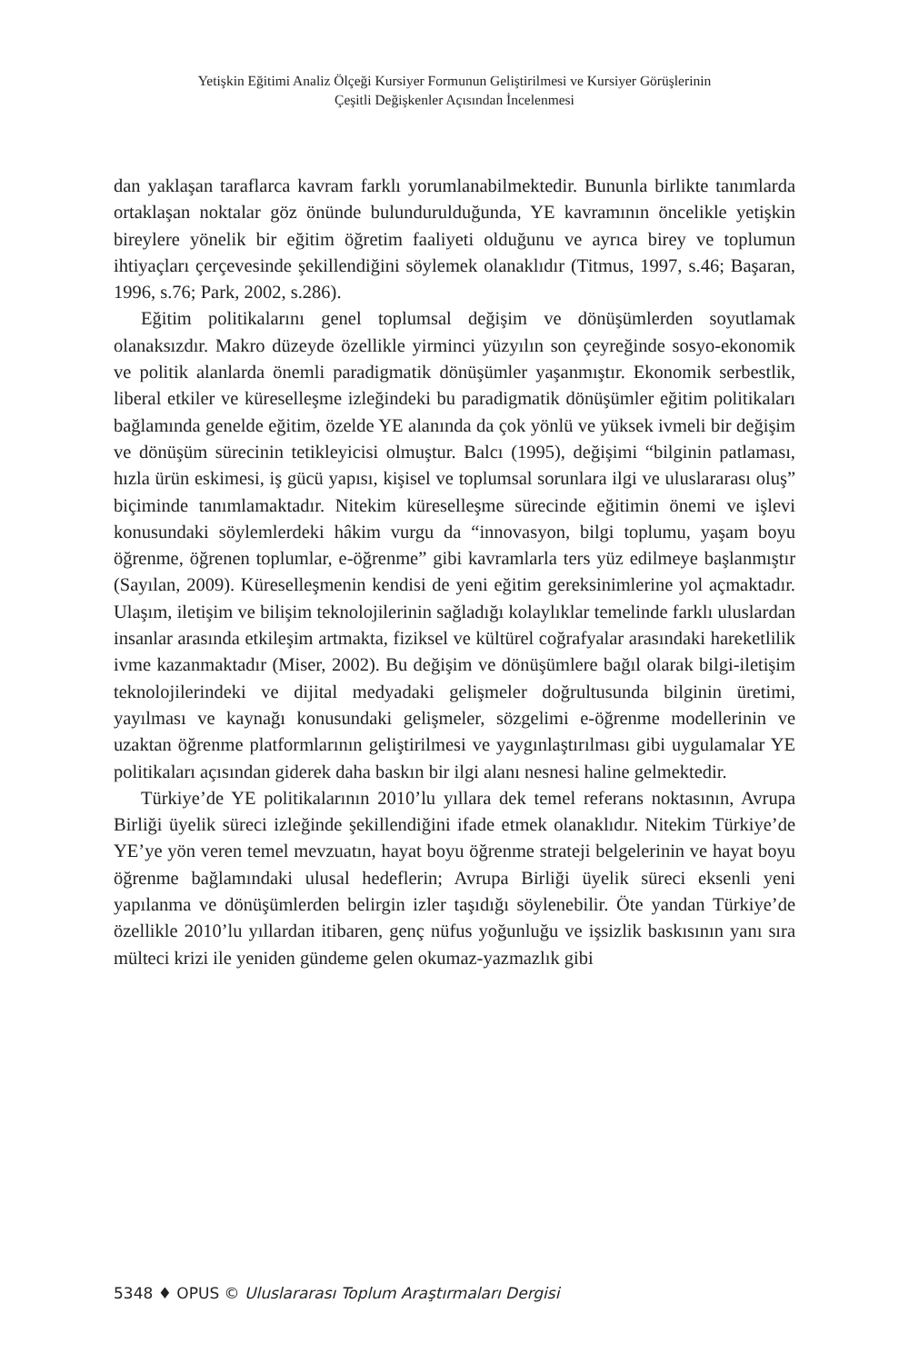Yetişkin Eğitimi Analiz Ölçeği Kursiyer Formunun Geliştirilmesi ve Kursiyer Görüşlerinin
Çeşitli Değişkenler Açısından İncelenmesi
dan yaklaşan taraflarca kavram farklı yorumlanabilmektedir. Bununla birlikte tanımlarda ortaklaşan noktalar göz önünde bulundurulduğunda, YE kavramının öncelikle yetişkin bireylere yönelik bir eğitim öğretim faaliyeti olduğunu ve ayrıca birey ve toplumun ihtiyaçları çerçevesinde şekillendiğini söylemek olanaklıdır (Titmus, 1997, s.46; Başaran, 1996, s.76; Park, 2002, s.286).
Eğitim politikalarını genel toplumsal değişim ve dönüşümlerden soyutlamak olanaksızdır. Makro düzeyde özellikle yirminci yüzyılın son çeyreğinde sosyo-ekonomik ve politik alanlarda önemli paradigmatik dönüşümler yaşanmıştır. Ekonomik serbestlik, liberal etkiler ve küreselleşme izleğindeki bu paradigmatik dönüşümler eğitim politikaları bağlamında genelde eğitim, özelde YE alanında da çok yönlü ve yüksek ivmeli bir değişim ve dönüşüm sürecinin tetikleyicisi olmuştur. Balcı (1995), değişimi “bilginin patlaması, hızla ürün eskimesi, iş gücü yapısı, kişisel ve toplumsal sorunlara ilgi ve uluslararası oluş” biçiminde tanımlamaktadır. Nitekim küreselleşme sürecinde eğitimin önemi ve işlevi konusundaki söylemlerdeki hâkim vurgu da “innovasyon, bilgi toplumu, yaşam boyu öğrenme, öğrenen toplumlar, e-öğrenme” gibi kavramlarla ters yüz edilmeye başlanmıştır (Sayılan, 2009). Küreselleşmenin kendisi de yeni eğitim gereksinimlerine yol açmaktadır. Ulaşım, iletişim ve bilişim teknolojilerinin sağladığı kolaylıklar temelinde farklı uluslardan insanlar arasında etkileşim artmakta, fiziksel ve kültürel coğrafyalar arasındaki hareketlilik ivme kazanmaktadır (Miser, 2002). Bu değişim ve dönüşümlere bağıl olarak bilgi-iletişim teknolojilerindeki ve dijital medyadaki gelişmeler doğrultusunda bilginin üretimi, yayılması ve kaynağı konusundaki gelişmeler, sözgelimi e-öğrenme modellerinin ve uzaktan öğrenme platformlarının geliştirilmesi ve yaygınlaştırılması gibi uygulamalar YE politikaları açısından giderek daha baskın bir ilgi alanı nesnesi haline gelmektedir.
Türkiye’de YE politikalarının 2010’lu yıllara dek temel referans noktasının, Avrupa Birliği üyelik süreci izleğinde şekillendiğini ifade etmek olanaklıdır. Nitekim Türkiye’de YE’ye yön veren temel mevzuatın, hayat boyu öğrenme strateji belgelerinin ve hayat boyu öğrenme bağlamındaki ulusal hedeflerin; Avrupa Birliği üyelik süreci eksenli yeni yapılanma ve dönüşümlerden belirgin izler taşıdığı söylenebilir. Öte yandan Türkiye’de özellikle 2010’lu yıllardan itibaren, genç nüfus yoğunluğu ve işsizlik baskısının yanı sıra mülteci krizi ile yeniden gündeme gelen okumaz-yazmazlık gibi
5348 ♦ OPUS © Uluslararası Toplum Araştırmaları Dergisi